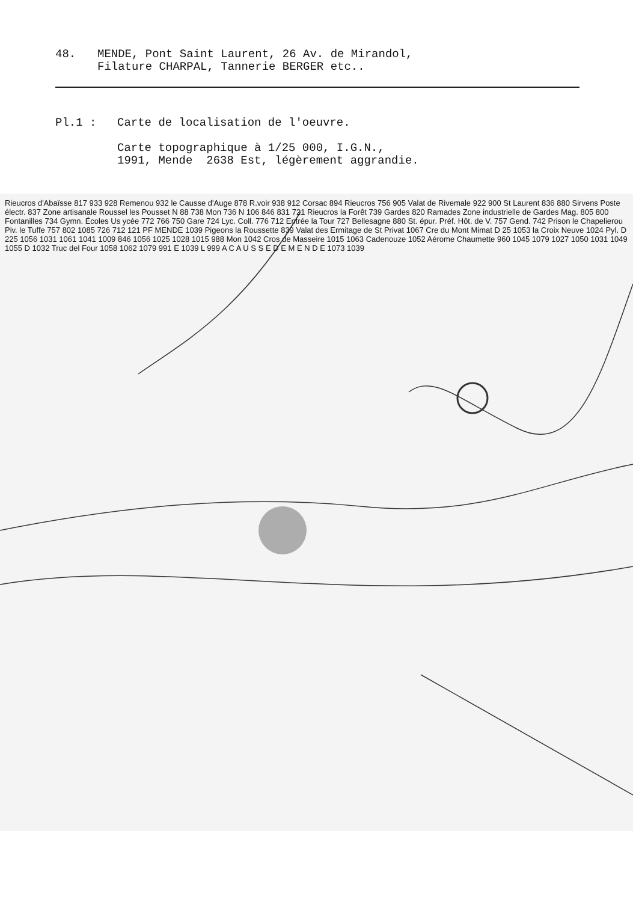48. MENDE, Pont Saint Laurent, 26 Av. de Mirandol,
Filature CHARPAL, Tannerie BERGER etc..
Pl.1 : Carte de localisation de l'oeuvre.
Carte topographique à 1/25 000, I.G.N.,
1991, Mende 2638 Est, légèrement aggrandie.
Rieucros d'Abaïsse 817 933 928 Remenou 932 le Causse d'Auge 878 R.voir 938 912 Corsac 894 Rieucros 756 905 Valat de Rivemale 922 900 St Laurent 836 880 Sirvens Poste électr. 837 Zone artisanale Roussel les Pousset N 88 738 Mon 736 N 106 846 831 721 Rieucros la Forêt 739 Gardes 820 Ramades Zone industrielle de Gardes Mag. 805 800 Fontanilles 734 Gymn. Écoles Us ycée 772 766 750 Gare 724 Lyc. Coll. 776 712 Entrée la Tour 727 Bellesagne 880 St. épur. Préf. Hôt. de V. 757 Gend. 742 Prison le Chapelierou Piv. le Tuffe 757 802 1085 726 712 121 PF MENDE 1039 Pigeons la Roussette 839 Valat des Ermitage de St Privat 1067 Cre du Mont Mimat D 25 1053 la Croix Neuve 1024 Pyl. D 225 1056 1031 1061 1041 1009 846 1056 1025 1028 1015 988 Mon 1042 Cros de Masseire 1015 1063 Cadenouze 1052 Aérome Chaumette 960 1045 1079 1027 1050 1031 1049 1055 D 1032 Truc del Four 1058 1062 1079 991 E 1039 L 999 A C A U S S E D E M E N D E 1073 1039